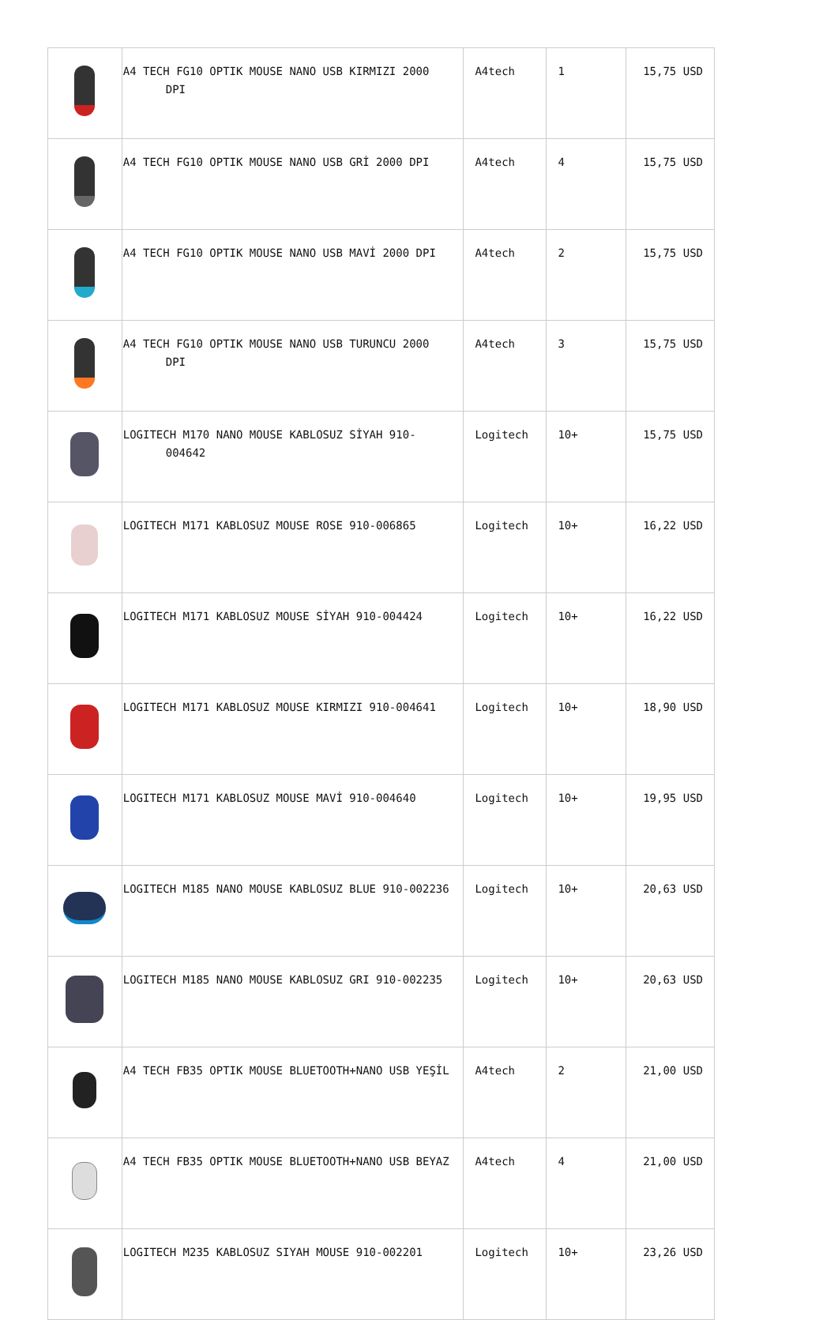| | A4 TECH FG10 OPTIK MOUSE NANO USB KIRMIZI 2000 DPI | A4tech | 1 | 15,75 USD |
| | A4 TECH FG10 OPTIK MOUSE NANO USB GRİ 2000 DPI | A4tech | 4 | 15,75 USD |
| | A4 TECH FG10 OPTIK MOUSE NANO USB MAVİ 2000 DPI | A4tech | 2 | 15,75 USD |
| | A4 TECH FG10 OPTIK MOUSE NANO USB TURUNCU 2000 DPI | A4tech | 3 | 15,75 USD |
| | LOGITECH M170 NANO MOUSE KABLOSUZ SİYAH 910-004642 | Logitech | 10+ | 15,75 USD |
| | LOGITECH M171 KABLOSUZ MOUSE ROSE 910-006865 | Logitech | 10+ | 16,22 USD |
| | LOGITECH M171 KABLOSUZ MOUSE SİYAH 910-004424 | Logitech | 10+ | 16,22 USD |
| | LOGITECH M171 KABLOSUZ MOUSE KIRMIZI 910-004641 | Logitech | 10+ | 18,90 USD |
| | LOGITECH M171 KABLOSUZ MOUSE MAVİ 910-004640 | Logitech | 10+ | 19,95 USD |
| | LOGITECH M185 NANO MOUSE KABLOSUZ BLUE 910-002236 | Logitech | 10+ | 20,63 USD |
| | LOGITECH M185 NANO MOUSE KABLOSUZ GRI 910-002235 | Logitech | 10+ | 20,63 USD |
| | A4 TECH FB35 OPTIK MOUSE BLUETOOTH+NANO USB YEŞİL | A4tech | 2 | 21,00 USD |
| | A4 TECH FB35 OPTIK MOUSE BLUETOOTH+NANO USB BEYAZ | A4tech | 4 | 21,00 USD |
| | LOGITECH M235 KABLOSUZ SIYAH MOUSE 910-002201 | Logitech | 10+ | 23,26 USD |